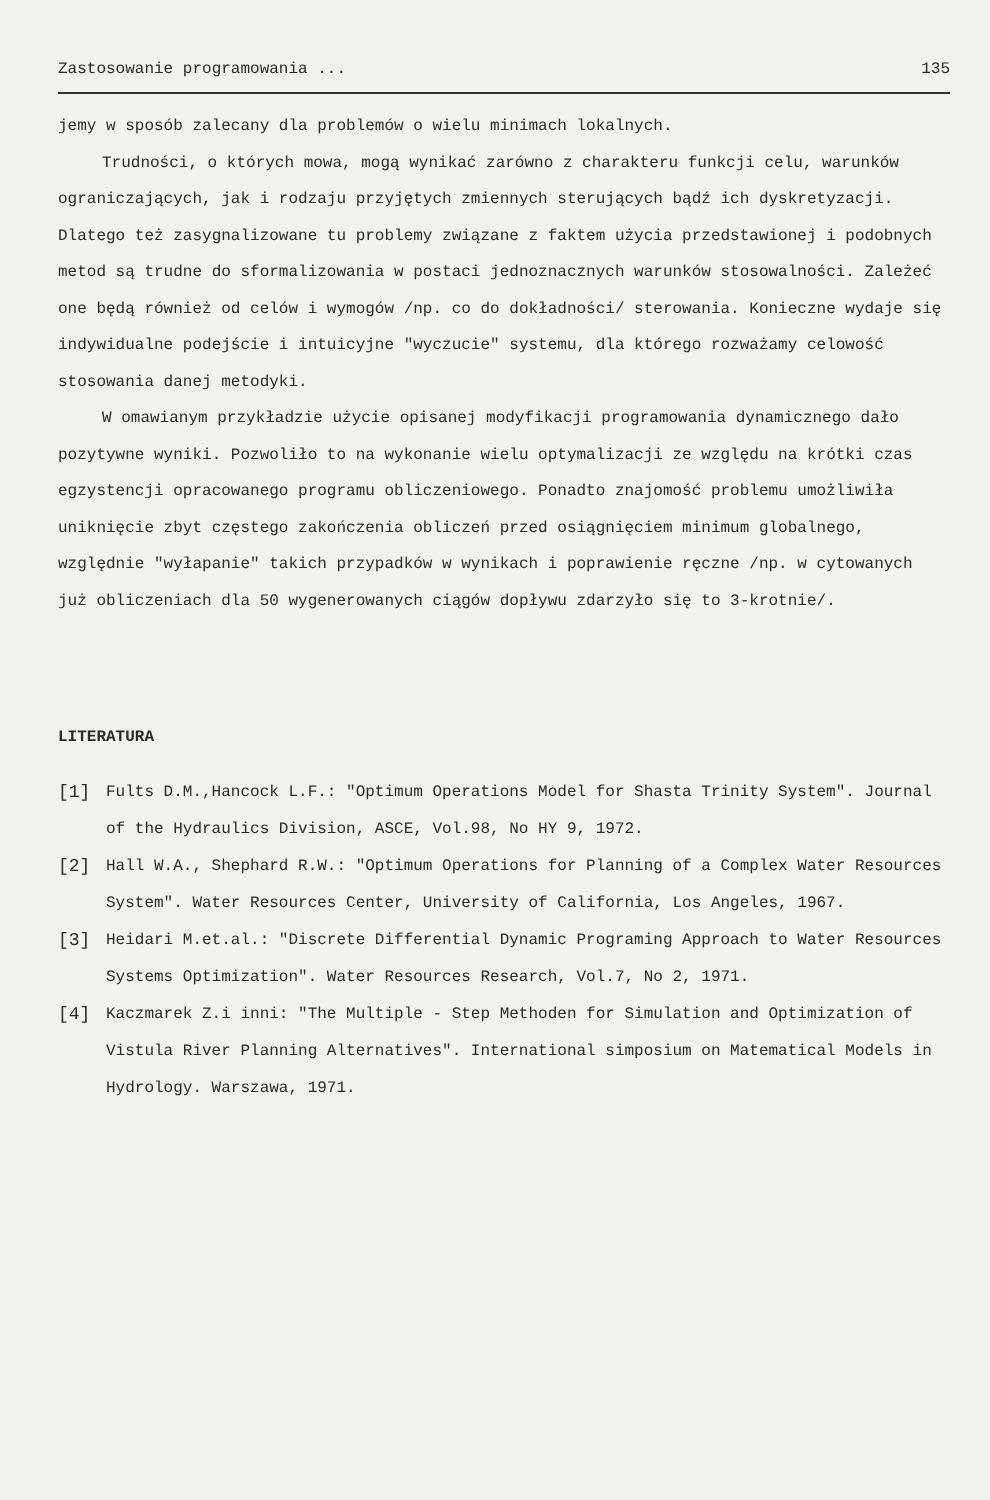Zastosowanie programowania ... 135
jemy w sposób zalecany dla problemów o wielu minimach lokalnych.
Trudności, o których mowa, mogą wynikać zarówno z charakteru funkcji celu, warunków ograniczających, jak i rodzaju przyjętych zmiennych sterujących bądź ich dyskretyzacji. Dlatego też zasygnalizowane tu problemy związane z faktem użycia przedstawionej i podobnych metod są trudne do sformalizowania w postaci jednoznacznych warunków stosowalności. Zależeć one będą również od celów i wymogów /np. co do dokładności/ sterowania. Konieczne wydaje się indywidualne podejście i intuicyjne "wyczucie" systemu, dla którego rozważamy celowość stosowania danej metodyki.
W omawianym przykładzie użycie opisanej modyfikacji programowania dynamicznego dało pozytywne wyniki. Pozwoliło to na wykonanie wielu optymalizacji ze względu na krótki czas egzystencji opracowanego programu obliczeniowego. Ponadto znajomość problemu umożliwiła uniknięcie zbyt częstego zakończenia obliczeń przed osiągnięciem minimum globalnego, względnie "wyłapanie" takich przypadków w wynikach i poprawienie ręczne /np. w cytowanych już obliczeniach dla 50 wygenerowanych ciągów dopływu zdarzyło się to 3-krotnie/.
LITERATURA
[1] Fults D.M.,Hancock L.F.: "Optimum Operations Model for Shasta Trinity System". Journal of the Hydraulics Division, ASCE, Vol.98, No HY 9, 1972.
[2] Hall W.A., Shephard R.W.: "Optimum Operations for Planning of a Complex Water Resources System". Water Resources Center, University of California, Los Angeles, 1967.
[3] Heidari M.et.al.: "Discrete Differential Dynamic Programing Approach to Water Resources Systems Optimization". Water Resources Research, Vol.7, No 2, 1971.
[4] Kaczmarek Z.i inni: "The Multiple - Step Methoden for Simulation and Optimization of Vistula River Planning Alternatives". International simposium on Matematical Models in Hydrology. Warszawa, 1971.